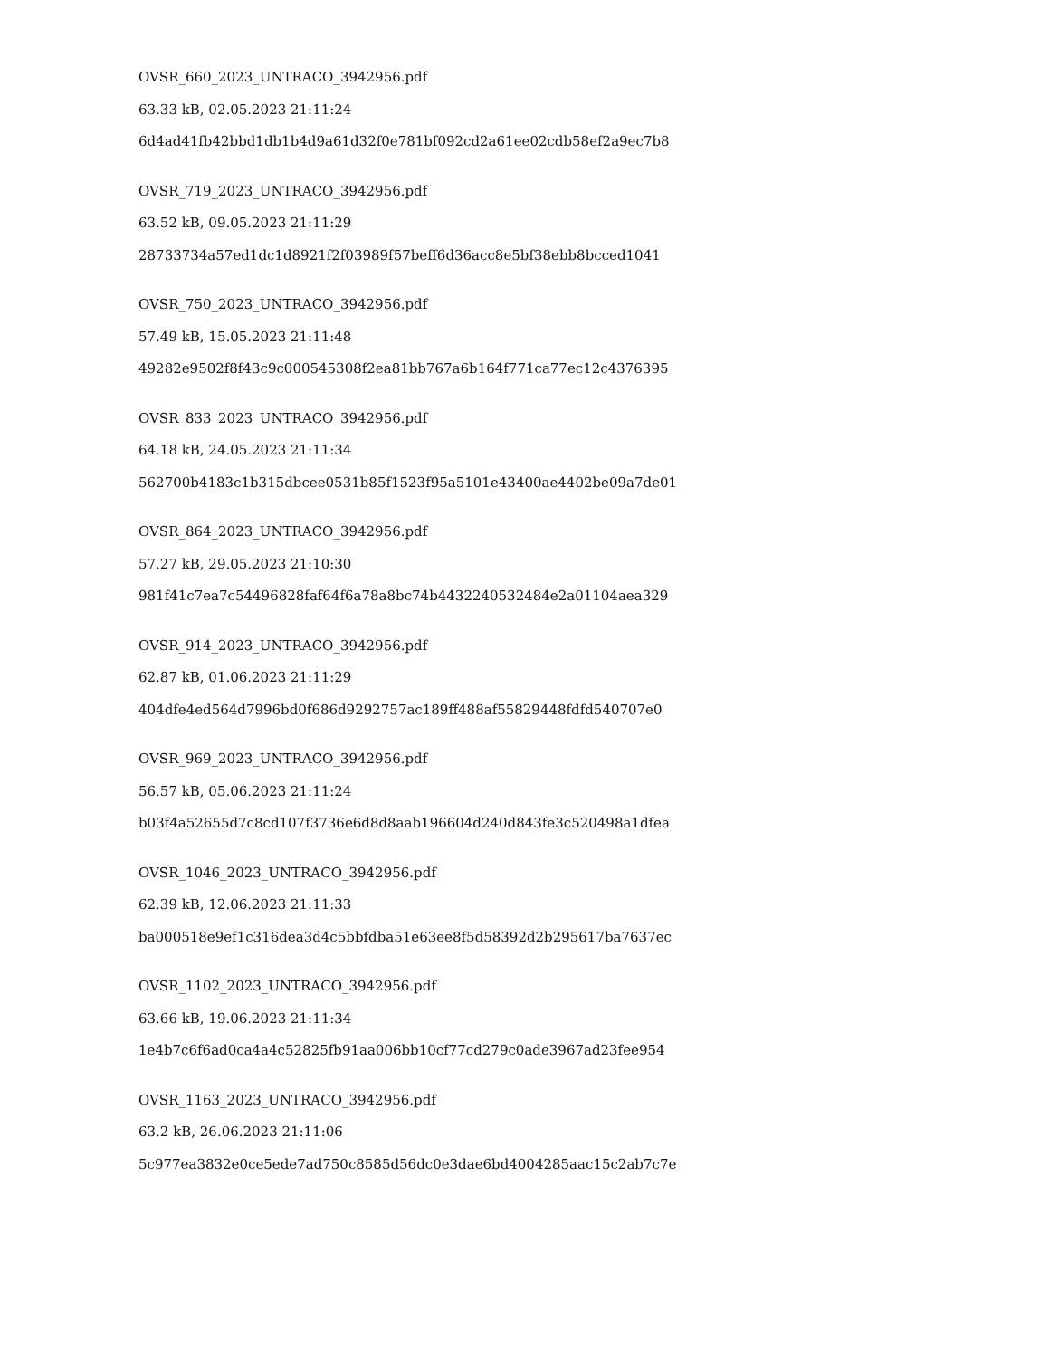OVSR_660_2023_UNTRACO_3942956.pdf
63.33 kB, 02.05.2023 21:11:24
6d4ad41fb42bbd1db1b4d9a61d32f0e781bf092cd2a61ee02cdb58ef2a9ec7b8
OVSR_719_2023_UNTRACO_3942956.pdf
63.52 kB, 09.05.2023 21:11:29
28733734a57ed1dc1d8921f2f03989f57beff6d36acc8e5bf38ebb8bcced1041
OVSR_750_2023_UNTRACO_3942956.pdf
57.49 kB, 15.05.2023 21:11:48
49282e9502f8f43c9c000545308f2ea81bb767a6b164f771ca77ec12c4376395
OVSR_833_2023_UNTRACO_3942956.pdf
64.18 kB, 24.05.2023 21:11:34
562700b4183c1b315dbcee0531b85f1523f95a5101e43400ae4402be09a7de01
OVSR_864_2023_UNTRACO_3942956.pdf
57.27 kB, 29.05.2023 21:10:30
981f41c7ea7c54496828faf64f6a78a8bc74b4432240532484e2a01104aea329
OVSR_914_2023_UNTRACO_3942956.pdf
62.87 kB, 01.06.2023 21:11:29
404dfe4ed564d7996bd0f686d9292757ac189ff488af55829448fdfd540707e0
OVSR_969_2023_UNTRACO_3942956.pdf
56.57 kB, 05.06.2023 21:11:24
b03f4a52655d7c8cd107f3736e6d8d8aab196604d240d843fe3c520498a1dfea
OVSR_1046_2023_UNTRACO_3942956.pdf
62.39 kB, 12.06.2023 21:11:33
ba000518e9ef1c316dea3d4c5bbfdba51e63ee8f5d58392d2b295617ba7637ec
OVSR_1102_2023_UNTRACO_3942956.pdf
63.66 kB, 19.06.2023 21:11:34
1e4b7c6f6ad0ca4a4c52825fb91aa006bb10cf77cd279c0ade3967ad23fee954
OVSR_1163_2023_UNTRACO_3942956.pdf
63.2 kB, 26.06.2023 21:11:06
5c977ea3832e0ce5ede7ad750c8585d56dc0e3dae6bd4004285aac15c2ab7c7e